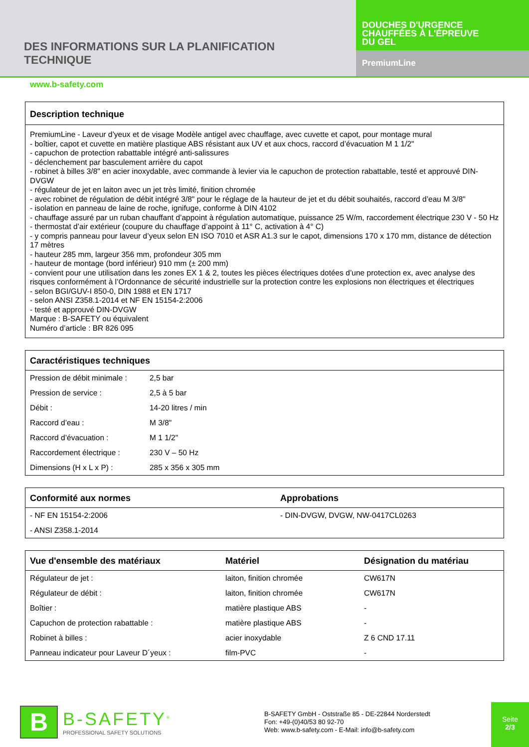DES INFORMATIONS SUR LA PLANIFICATION
TECHNIQUE
DOUCHES D'URGENCE
CHAUFFÉES À L'ÉPREUVE
DU GEL
PremiumLine
www.b-safety.com
Description technique
PremiumLine - Laveur d’yeux et de visage Modèle antigel avec chauffage, avec cuvette et capot, pour montage mural
- boîtier, capot et cuvette en matière plastique ABS résistant aux UV et aux chocs, raccord d’évacuation M 1 1/2"
- capuchon de protection rabattable intégré anti-salissures
- déclenchement par basculement arrière du capot
- robinet à billes 3/8" en acier inoxydable, avec commande à levier via le capuchon de protection rabattable, testé et approuvé DIN-DVGW
- régulateur de jet en laiton avec un jet très limité, finition chromée
- avec robinet de régulation de débit intégré 3/8" pour le réglage de la hauteur de jet et du débit souhaités, raccord d’eau M 3/8"
- isolation en panneau de laine de roche, ignifuge, conforme à DIN 4102
- chauffage assuré par un ruban chauffant d’appoint à régulation automatique, puissance 25 W/m, raccordement électrique 230 V - 50 Hz
- thermostat d’air extérieur (coupure du chauffage d’appoint à 11° C, activation à 4° C)
- y compris panneau pour laveur d’yeux selon EN ISO 7010 et ASR A1.3 sur le capot, dimensions 170 x 170 mm, distance de détection 17 mètres
- hauteur 285 mm, largeur 356 mm, profondeur 305 mm
- hauteur de montage (bord inférieur) 910 mm (± 200 mm)
- convient pour une utilisation dans les zones EX 1 & 2, toutes les pièces électriques dotées d’une protection ex, avec analyse des risques conformément à l’Ordonnance de sécurité industrielle sur la protection contre les explosions non électriques et électriques
- selon BGI/GUV-I 850-0, DIN 1988 et EN 1717
- selon ANSI Z358.1-2014 et NF EN 15154-2:2006
- testé et approuvé DIN-DVGW
Marque : B-SAFETY ou équivalent
Numéro d’article : BR 826 095
| Caractéristiques techniques | |
| --- | --- |
| Pression de débit minimale : | 2,5 bar |
| Pression de service : | 2,5 à 5 bar |
| Débit : | 14-20 litres / min |
| Raccord d’eau : | M 3/8" |
| Raccord d’évacuation : | M 1 1/2" |
| Raccordement électrique : | 230 V – 50 Hz |
| Dimensions (H x L x P) : | 285 x 356 x 305 mm |
| Conformité aux normes | Approbations |
| --- | --- |
| - NF EN 15154-2:2006 | - DIN-DVGW, DVGW, NW-0417CL0263 |
| - ANSI Z358.1-2014 | |
| Vue d'ensemble des matériaux | Matériel | Désignation du matériau |
| --- | --- | --- |
| Régulateur de jet : | laiton, finition chromée | CW617N |
| Régulateur de débit : | laiton, finition chromée | CW617N |
| Boîtier : | matière plastique ABS | - |
| Capuchon de protection rabattable : | matière plastique ABS | - |
| Robinet à billes : | acier inoxydable | Z 6 CND 17.11 |
| Panneau indicateur pour Laveur D´yeux : | film-PVC | - |
B
B-SAFETY<sup>®</sup>
PROFESSIONAL SAFETY SOLUTIONS
B-SAFETY GmbH - Oststraße 85 - DE-22844 Norderstedt
Fon: +49-(0)40/53 80 92-70
Web: www.b-safety.com - E-Mail: info@b-safety.com
Seite
2/3